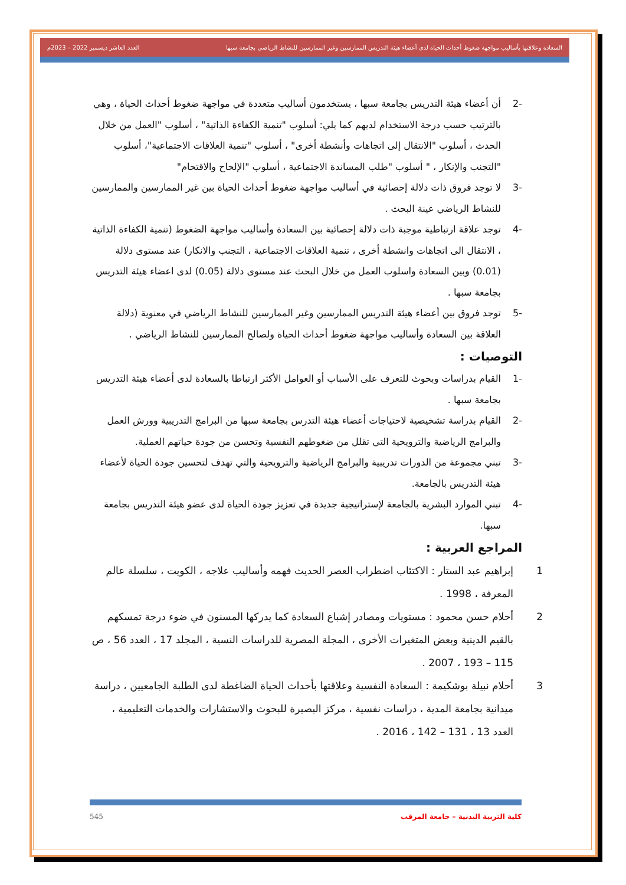السعادة وعلاقتها بأساليب مواجهة ضغوط أحداث الحياة لدى أعضاء هيئة التدريس الممارسين وغير الممارسين للنشاط الرياضي بجامعة سبها العدد العاشر ديسمبر 2022 – 2023م
-2 أن أعضاء هيئة التدريس بجامعة سبها ، يستخدمون أساليب متعددة في مواجهة ضغوط أحداث الحياة ، وهي بالترتيب حسب درجة الاستخدام لديهم كما يلي: أسلوب "تنمية الكفاءة الذاتية" ، أسلوب "العمل من خلال الحدث ، أسلوب "الانتقال إلى اتجاهات وأنشطة أخرى" ، أسلوب "تنمية العلاقات الاجتماعية"، أسلوب "التجنب والإنكار ، " أسلوب "طلب المساندة الاجتماعية ، أسلوب "الإلحاح والاقتحام"
-3 لا توجد فروق ذات دلالة إحصائية في أساليب مواجهة ضغوط أحداث الحياة بين غير الممارسين والممارسين للنشاط الرياضي عينة البحث .
-4 توجد علاقة ارتباطية موجبة ذات دلالة إحصائية بين السعادة وأساليب مواجهة الضغوط (تنمية الكفاءة الذاتية ، الانتقال الى اتجاهات وانشطة أخرى ، تنمية العلاقات الاجتماعية ، التجنب والانكار) عند مستوى دلالة (0.01) وبين السعادة واسلوب العمل من خلال البحث عند مستوى دلالة (0.05) لدى اعضاء هيئة التدريس بجامعة سبها .
-5 توجد فروق بين أعضاء هيئة التدريس الممارسين وغير الممارسين للنشاط الرياضي في معنوية (دلالة العلاقة بين السعادة وأساليب مواجهة ضغوط أحداث الحياة ولصالح الممارسين للنشاط الرياضي .
التوصيات :
-1 القيام بدراسات وبحوث للتعرف على الأسباب أو العوامل الأكثر ارتباطا بالسعادة لدى أعضاء هيئة التدريس بجامعة سبها .
-2 القيام بدراسة تشخيصية لاحتياجات أعضاء هيئة التدرس بجامعة سبها من البرامج التدريبية وورش العمل والبرامج الرياضية والترويحية التي تقلل من ضغوطهم النفسية وتحسن من جودة حياتهم العملية.
-3 تبني مجموعة من الدورات تدريبية والبرامج الرياضية والترويحية والتي تهدف لتحسين جودة الحياة لأعضاء هيئة التدريس بالجامعة.
-4 تبني الموارد البشرية بالجامعة لإستراتيجية جديدة في تعزيز جودة الحياة لدى عضو هيئة التدريس بجامعة سبها.
المراجع العربية :
1 إبراهيم عبد الستار : الاكتئاب اضطراب العصر الحديث فهمه وأساليب علاجه ، الكويت ، سلسلة عالم المعرفة ، 1998 .
2 أحلام حسن محمود : مستويات ومصادر إشباع السعادة كما يدركها المسنون في ضوء درجة تمسكهم بالقيم الدينية وبعض المتغيرات الأخرى ، المجلة المصرية للدراسات النسية ، المجلد 17 ، العدد 56 ، ص 115 – 193 ، 2007 .
3 أحلام نبيلة بوشكيمة : السعادة النفسية وعلاقتها بأحداث الحياة الضاغطة لدى الطلبة الجامعيين ، دراسة ميدانية بجامعة المدية ، دراسات نفسية ، مركز البصيرة للبحوث والاستشارات والخدمات التعليمية ، العدد 13 ، 131 – 142 ، 2016 .
كلية التربية البدنية – جامعة المرقب 545